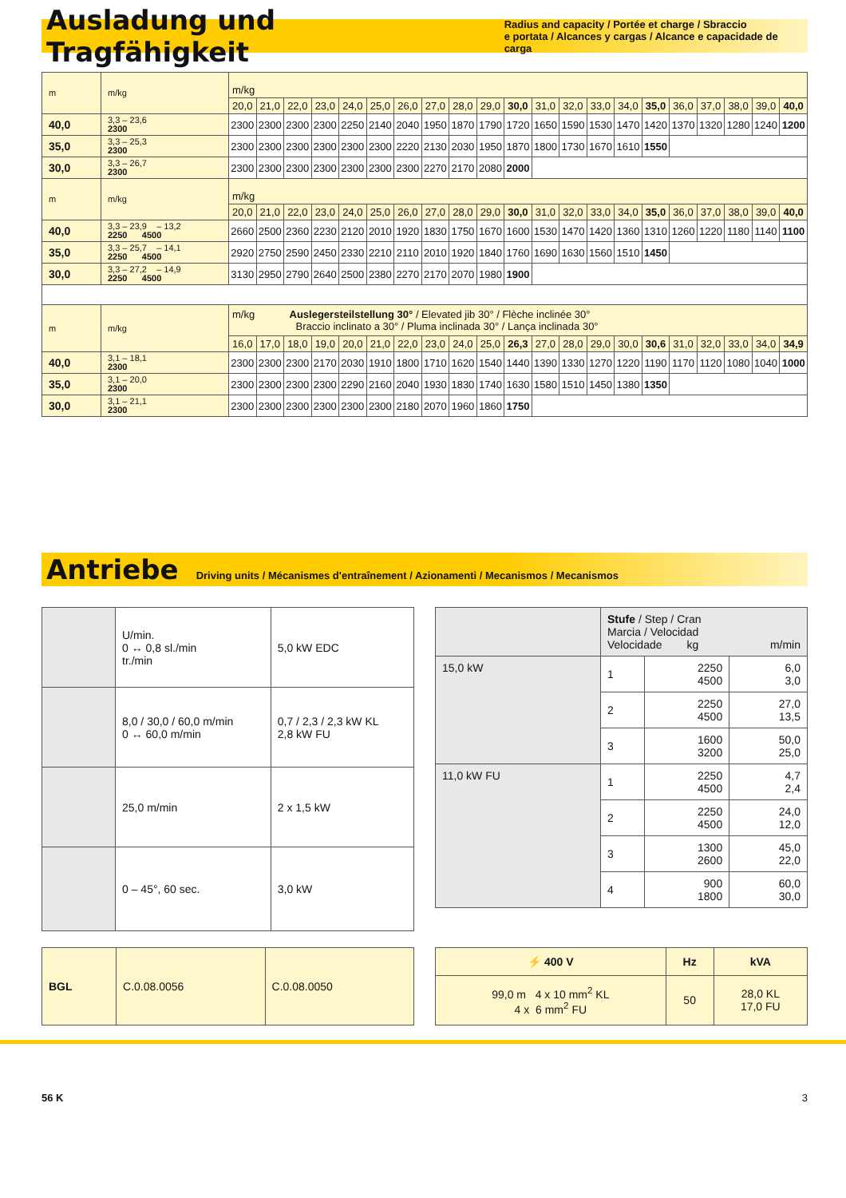Ausladung und Tragfähigkeit
Radius and capacity / Portée et charge / Sbraccio
e portata / Alcances y cargas / Alcance e capacidade de carga
| m | m/kg | m/kg | | | | | | | | | | | | | | | | | | | | |
| | | 20,0 | 21,0 | 22,0 | 23,0 | 24,0 | 25,0 | 26,0 | 27,0 | 28,0 | 29,0 | 30,0 | 31,0 | 32,0 | 33,0 | 34,0 | 35,0 | 36,0 | 37,0 | 38,0 | 39,0 | 40,0 |
| 40,0 | 3,3 – 23,6 2300 | 2300 | 2300 | 2300 | 2300 | 2250 | 2140 | 2040 | 1950 | 1870 | 1790 | 1720 | 1650 | 1590 | 1530 | 1470 | 1420 | 1370 | 1320 | 1280 | 1240 | 1200 |
| 35,0 | 3,3 – 25,3 2300 | 2300 | 2300 | 2300 | 2300 | 2300 | 2300 | 2220 | 2130 | 2030 | 1950 | 1870 | 1800 | 1730 | 1670 | 1610 | 1550 | | | | | |
| 30,0 | 3,3 – 26,7 2300 | 2300 | 2300 | 2300 | 2300 | 2300 | 2300 | 2300 | 2270 | 2170 | 2080 | 2000 | | | | | | | | | | |
| m | m/kg | m/kg | | | | | | | | | | | | | | | | | | | | |
| | | 20,0 | 21,0 | 22,0 | 23,0 | 24,0 | 25,0 | 26,0 | 27,0 | 28,0 | 29,0 | 30,0 | 31,0 | 32,0 | 33,0 | 34,0 | 35,0 | 36,0 | 37,0 | 38,0 | 39,0 | 40,0 |
| 40,0 | 3,3 – 23,9 – 13,2 2250 4500 | 2660 | 2500 | 2360 | 2230 | 2120 | 2010 | 1920 | 1830 | 1750 | 1670 | 1600 | 1530 | 1470 | 1420 | 1360 | 1310 | 1260 | 1220 | 1180 | 1140 | 1100 |
| 35,0 | 3,3 – 25,7 – 14,1 2250 4500 | 2920 | 2750 | 2590 | 2450 | 2330 | 2210 | 2110 | 2010 | 1920 | 1840 | 1760 | 1690 | 1630 | 1560 | 1510 | 1450 | | | | | |
| 30,0 | 3,3 – 27,2 – 14,9 2250 4500 | 3130 | 2950 | 2790 | 2640 | 2500 | 2380 | 2270 | 2170 | 2070 | 1980 | 1900 | | | | | | | | | | |
| m | m/kg | m/kg Auslegersteilstellung 30° / Elevated jib 30° / Flèche inclinée 30° Braccio inclinato a 30° / Pluma inclinada 30° / Lança inclinada 30° | | | | | | | | | | | | | | | | | | | | |
| | | 16,0 | 17,0 | 18,0 | 19,0 | 20,0 | 21,0 | 22,0 | 23,0 | 24,0 | 25,0 | 26,3 | 27,0 | 28,0 | 29,0 | 30,0 | 30,6 | 31,0 | 32,0 | 33,0 | 34,0 | 34,9 |
| 40,0 | 3,1 – 18,1 2300 | 2300 | 2300 | 2300 | 2170 | 2030 | 1910 | 1800 | 1710 | 1620 | 1540 | 1440 | 1390 | 1330 | 1270 | 1220 | 1190 | 1170 | 1120 | 1080 | 1040 | 1000 |
| 35,0 | 3,1 – 20,0 2300 | 2300 | 2300 | 2300 | 2300 | 2290 | 2160 | 2040 | 1930 | 1830 | 1740 | 1630 | 1580 | 1510 | 1450 | 1380 | 1350 | | | | | |
| 30,0 | 3,1 – 21,1 2300 | 2300 | 2300 | 2300 | 2300 | 2300 | 2300 | 2180 | 2070 | 1960 | 1860 | 1750 | | | | | | | | | | |
Antriebe
Driving units / Mécanismes d'entraînement / Azionamenti / Mecanismos / Mecanismos
| | U/min. 0 ↔ 0,8 sl./min tr./min | 5,0 kW EDC |
| | 8,0 / 30,0 / 60,0 m/min 0 ↔ 60,0 m/min | 0,7 / 2,3 / 2,3 kW KL 2,8 kW FU |
| | 25,0 m/min | 2 x 1,5 kW |
| | 0 – 45°, 60 sec. | 3,0 kW |
| | Stufe / Step / Cran Marcia / Velocidad Velocidade kg m/min | | |
| 15,0 kW | 1 | 2250 4500 | 6,0 3,0 |
| | 2 | 2250 4500 | 27,0 13,5 |
| | 3 | 1600 3200 | 50,0 25,0 |
| 11,0 kW FU | 1 | 2250 4500 | 4,7 2,4 |
| | 2 | 2250 4500 | 24,0 12,0 |
| | 3 | 1300 2600 | 45,0 22,0 |
| | 4 | 900 1800 | 60,0 30,0 |
| BGL | C.0.08.0056 | C.0.08.0050 |
| ⚡ 400 V | Hz | kVA |
| 99,0 m 4 x 10 mm<sup>2</sup> KL 4 x 6 mm<sup>2</sup> FU | 50 | 28,0 KL 17,0 FU |
56 K 3